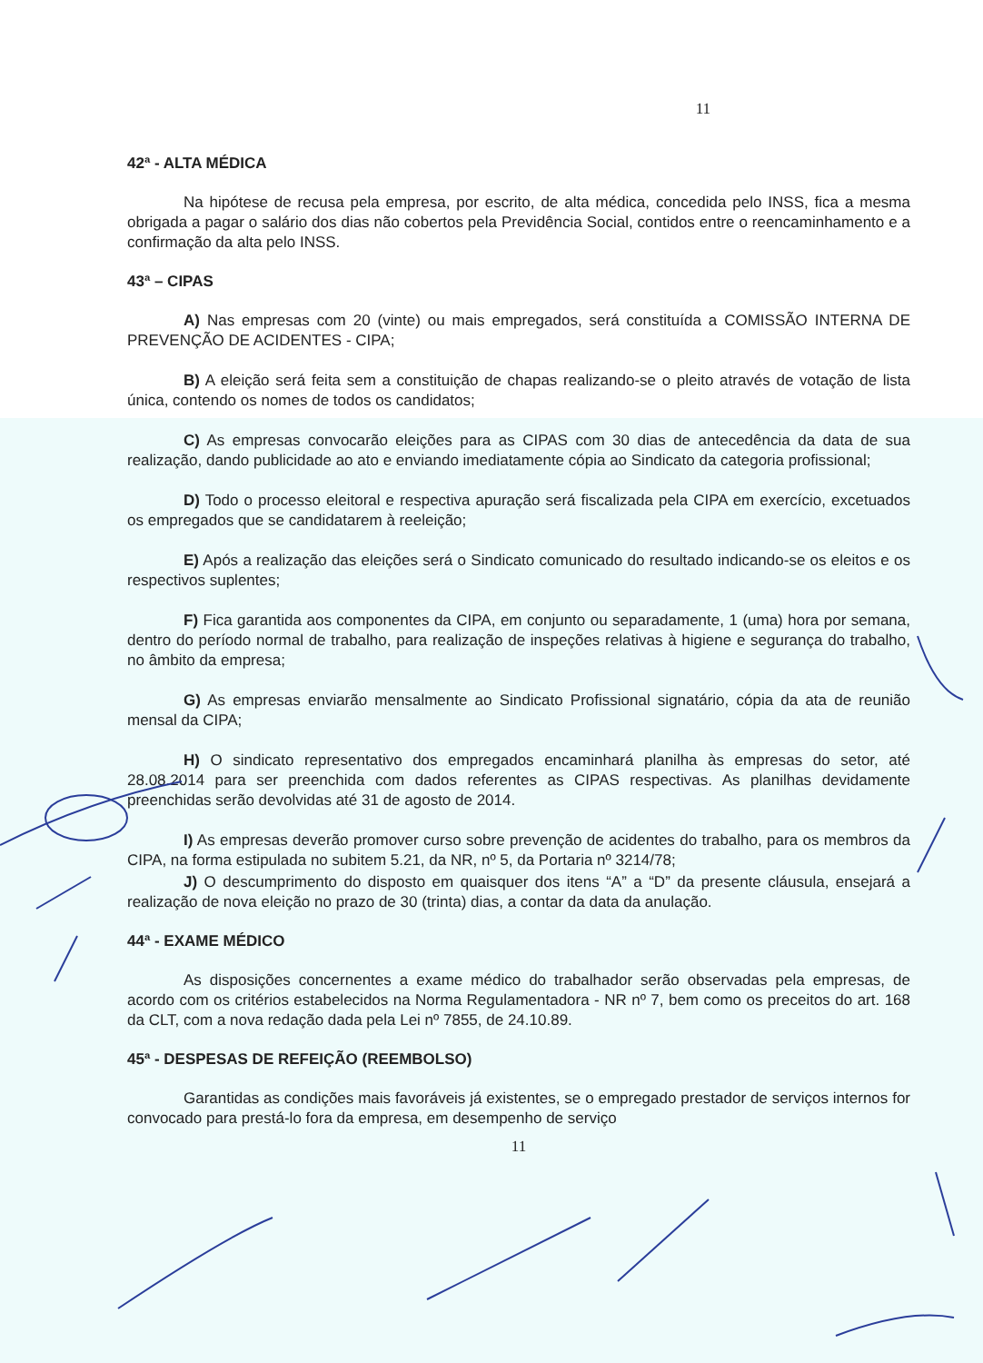11
42ª - ALTA MÉDICA
Na hipótese de recusa pela empresa, por escrito, de alta médica, concedida pelo INSS, fica a mesma obrigada a pagar o salário dos dias não cobertos pela Previdência Social, contidos entre o reencaminhamento e a confirmação da alta pelo INSS.
43ª – CIPAS
A) Nas empresas com 20 (vinte) ou mais empregados, será constituída a COMISSÃO INTERNA DE PREVENÇÃO DE ACIDENTES - CIPA;
B) A eleição será feita sem a constituição de chapas realizando-se o pleito através de votação de lista única, contendo os nomes de todos os candidatos;
C) As empresas convocarão eleições para as CIPAS com 30 dias de antecedência da data de sua realização, dando publicidade ao ato e enviando imediatamente cópia ao Sindicato da categoria profissional;
D) Todo o processo eleitoral e respectiva apuração será fiscalizada pela CIPA em exercício, excetuados os empregados que se candidatarem à reeleição;
E) Após a realização das eleições será o Sindicato comunicado do resultado indicando-se os eleitos e os respectivos suplentes;
F) Fica garantida aos componentes da CIPA, em conjunto ou separadamente, 1 (uma) hora por semana, dentro do período normal de trabalho, para realização de inspeções relativas à higiene e segurança do trabalho, no âmbito da empresa;
G) As empresas enviarão mensalmente ao Sindicato Profissional signatário, cópia da ata de reunião mensal da CIPA;
H) O sindicato representativo dos empregados encaminhará planilha às empresas do setor, até 28.08.2014 para ser preenchida com dados referentes as CIPAS respectivas. As planilhas devidamente preenchidas serão devolvidas até 31 de agosto de 2014.
I) As empresas deverão promover curso sobre prevenção de acidentes do trabalho, para os membros da CIPA, na forma estipulada no subitem 5.21, da NR, nº 5, da Portaria nº 3214/78;
J) O descumprimento do disposto em quaisquer dos itens “A” a “D” da presente cláusula, ensejará a realização de nova eleição no prazo de 30 (trinta) dias, a contar da data da anulação.
44ª - EXAME MÉDICO
As disposições concernentes a exame médico do trabalhador serão observadas pela empresas, de acordo com os critérios estabelecidos na Norma Regulamentadora - NR nº 7, bem como os preceitos do art. 168 da CLT, com a nova redação dada pela Lei nº 7855, de 24.10.89.
45ª - DESPESAS DE REFEIÇÃO (REEMBOLSO)
Garantidas as condições mais favoráveis já existentes, se o empregado prestador de serviços internos for convocado para prestá-lo fora da empresa, em desempenho de serviço
11